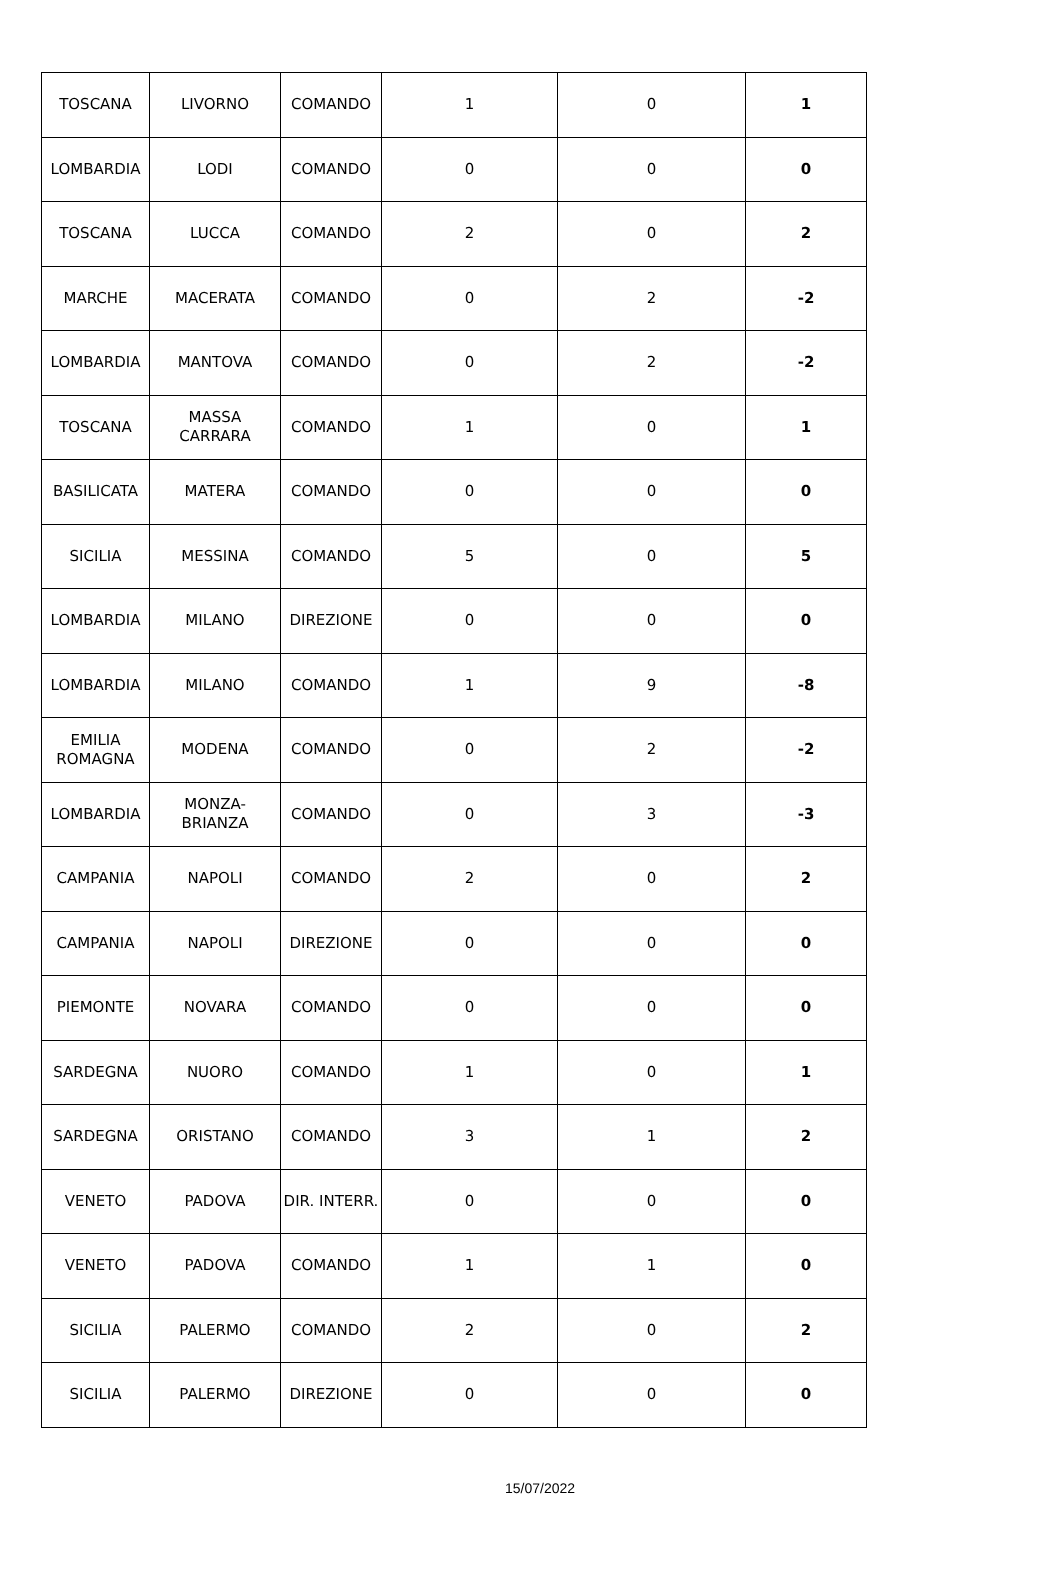| TOSCANA | LIVORNO | COMANDO | 1 | 0 | 1 |
| LOMBARDIA | LODI | COMANDO | 0 | 0 | 0 |
| TOSCANA | LUCCA | COMANDO | 2 | 0 | 2 |
| MARCHE | MACERATA | COMANDO | 0 | 2 | -2 |
| LOMBARDIA | MANTOVA | COMANDO | 0 | 2 | -2 |
| TOSCANA | MASSA CARRARA | COMANDO | 1 | 0 | 1 |
| BASILICATA | MATERA | COMANDO | 0 | 0 | 0 |
| SICILIA | MESSINA | COMANDO | 5 | 0 | 5 |
| LOMBARDIA | MILANO | DIREZIONE | 0 | 0 | 0 |
| LOMBARDIA | MILANO | COMANDO | 1 | 9 | -8 |
| EMILIA ROMAGNA | MODENA | COMANDO | 0 | 2 | -2 |
| LOMBARDIA | MONZA- BRIANZA | COMANDO | 0 | 3 | -3 |
| CAMPANIA | NAPOLI | COMANDO | 2 | 0 | 2 |
| CAMPANIA | NAPOLI | DIREZIONE | 0 | 0 | 0 |
| PIEMONTE | NOVARA | COMANDO | 0 | 0 | 0 |
| SARDEGNA | NUORO | COMANDO | 1 | 0 | 1 |
| SARDEGNA | ORISTANO | COMANDO | 3 | 1 | 2 |
| VENETO | PADOVA | DIR. INTERR. | 0 | 0 | 0 |
| VENETO | PADOVA | COMANDO | 1 | 1 | 0 |
| SICILIA | PALERMO | COMANDO | 2 | 0 | 2 |
| SICILIA | PALERMO | DIREZIONE | 0 | 0 | 0 |
15/07/2022